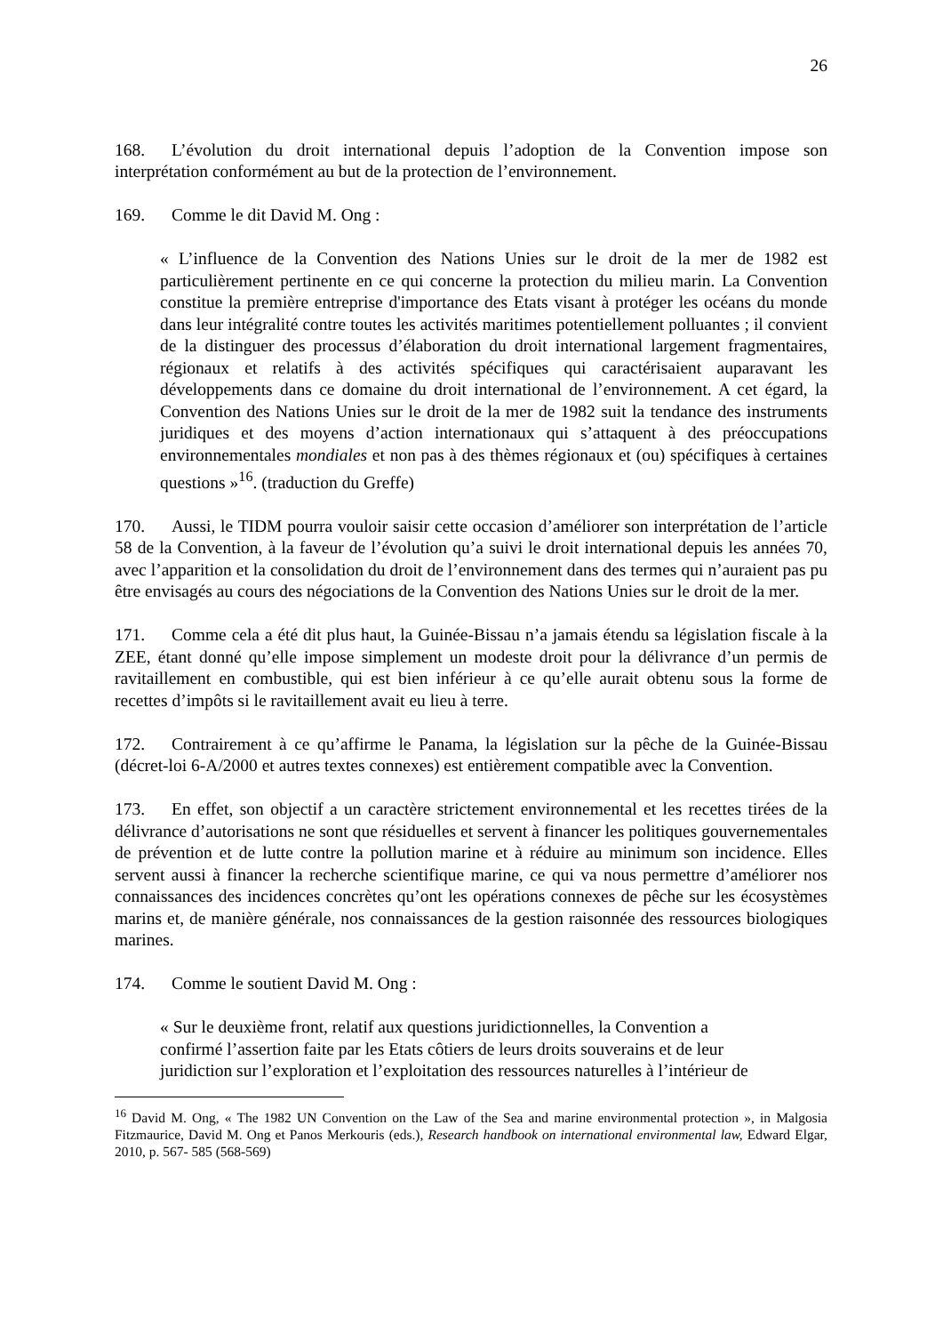26
168. L’évolution du droit international depuis l’adoption de la Convention impose son interprétation conformément au but de la protection de l’environnement.
169. Comme le dit David M. Ong :
« L’influence de la Convention des Nations Unies sur le droit de la mer de 1982 est particulièrement pertinente en ce qui concerne la protection du milieu marin. La Convention constitue la première entreprise d'importance des Etats visant à protéger les océans du monde dans leur intégralité contre toutes les activités maritimes potentiellement polluantes ; il convient de la distinguer des processus d’élaboration du droit international largement fragmentaires, régionaux et relatifs à des activités spécifiques qui caractérisaient auparavant les développements dans ce domaine du droit international de l’environnement. A cet égard, la Convention des Nations Unies sur le droit de la mer de 1982 suit la tendance des instruments juridiques et des moyens d’action internationaux qui s’attaquent à des préoccupations environnementales mondiales et non pas à des thèmes régionaux et (ou) spécifiques à certaines questions »<sup>16</sup>. (traduction du Greffe)
170. Aussi, le TIDM pourra vouloir saisir cette occasion d’améliorer son interprétation de l’article 58 de la Convention, à la faveur de l’évolution qu’a suivi le droit international depuis les années 70, avec l’apparition et la consolidation du droit de l’environnement dans des termes qui n’auraient pas pu être envisagés au cours des négociations de la Convention des Nations Unies sur le droit de la mer.
171. Comme cela a été dit plus haut, la Guinée-Bissau n’a jamais étendu sa législation fiscale à la ZEE, étant donné qu’elle impose simplement un modeste droit pour la délivrance d’un permis de ravitaillement en combustible, qui est bien inférieur à ce qu’elle aurait obtenu sous la forme de recettes d’impôts si le ravitaillement avait eu lieu à terre.
172. Contrairement à ce qu’affirme le Panama, la législation sur la pêche de la Guinée-Bissau (décret-loi 6-A/2000 et autres textes connexes) est entièrement compatible avec la Convention.
173. En effet, son objectif a un caractère strictement environnemental et les recettes tirées de la délivrance d’autorisations ne sont que résiduelles et servent à financer les politiques gouvernementales de prévention et de lutte contre la pollution marine et à réduire au minimum son incidence. Elles servent aussi à financer la recherche scientifique marine, ce qui va nous permettre d’améliorer nos connaissances des incidences concrètes qu’ont les opérations connexes de pêche sur les écosystèmes marins et, de manière générale, nos connaissances de la gestion raisonnée des ressources biologiques marines.
174. Comme le soutient David M. Ong :
« Sur le deuxième front, relatif aux questions juridictionnelles, la Convention a
confirmé l’assertion faite par les Etats côtiers de leurs droits souverains et de leur
juridiction sur l’exploration et l’exploitation des ressources naturelles à l’intérieur de
<sup>16</sup> David M. Ong, « The 1982 UN Convention on the Law of the Sea and marine environmental protection », in Malgosia Fitzmaurice, David M. Ong et Panos Merkouris (eds.), Research handbook on international environmental law, Edward Elgar, 2010, p. 567- 585 (568-569)